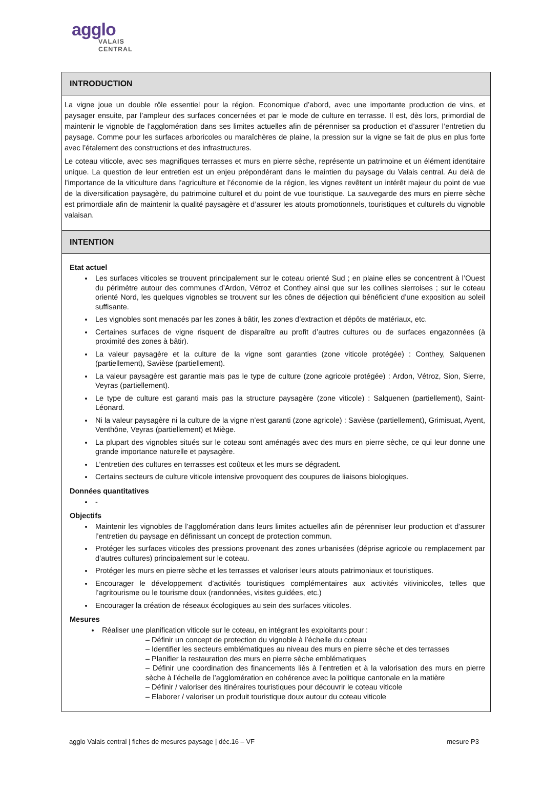agglo
VALAIS
CENTRAL
INTRODUCTION
La vigne joue un double rôle essentiel pour la région. Economique d’abord, avec une importante production de vins, et paysager ensuite, par l’ampleur des surfaces concernées et par le mode de culture en terrasse. Il est, dès lors, primordial de maintenir le vignoble de l’agglomération dans ses limites actuelles afin de pérenniser sa production et d’assurer l’entretien du paysage. Comme pour les surfaces arboricoles ou maraîchères de plaine, la pression sur la vigne se fait de plus en plus forte avec l’étalement des constructions et des infrastructures.
Le coteau viticole, avec ses magnifiques terrasses et murs en pierre sèche, représente un patrimoine et un élément identitaire unique. La question de leur entretien est un enjeu prépondérant dans le maintien du paysage du Valais central. Au delà de l’importance de la viticulture dans l’agriculture et l’économie de la région, les vignes revêtent un intérêt majeur du point de vue de la diversification paysagère, du patrimoine culturel et du point de vue touristique. La sauvegarde des murs en pierre sèche est primordiale afin de maintenir la qualité paysagère et d’assurer les atouts promotionnels, touristiques et culturels du vignoble valaisan.
INTENTION
Etat actuel
Les surfaces viticoles se trouvent principalement sur le coteau orienté Sud ; en plaine elles se concentrent à l’Ouest du périmètre autour des communes d’Ardon, Vétroz et Conthey ainsi que sur les collines sierroises ; sur le coteau orienté Nord, les quelques vignobles se trouvent sur les cônes de déjection qui bénéficient d’une exposition au soleil suffisante.
Les vignobles sont menacés par les zones à bâtir, les zones d’extraction et dépôts de matériaux, etc.
Certaines surfaces de vigne risquent de disparaître au profit d’autres cultures ou de surfaces engazonnées (à proximité des zones à bâtir).
La valeur paysagère et la culture de la vigne sont garanties (zone viticole protégée) : Conthey, Salquenen (partiellement), Savièse (partiellement).
La valeur paysagère est garantie mais pas le type de culture (zone agricole protégée) : Ardon, Vétroz, Sion, Sierre, Veyras (partiellement).
Le type de culture est garanti mais pas la structure paysagère (zone viticole) : Salquenen (partiellement), Saint-Léonard.
Ni la valeur paysagère ni la culture de la vigne n’est garanti (zone agricole) : Savièse (partiellement), Grimisuat, Ayent, Venthône, Veyras (partiellement) et Miège.
La plupart des vignobles situés sur le coteau sont aménagés avec des murs en pierre sèche, ce qui leur donne une grande importance naturelle et paysagère.
L’entretien des cultures en terrasses est coûteux et les murs se dégradent.
Certains secteurs de culture viticole intensive provoquent des coupures de liaisons biologiques.
Données quantitatives
-
Objectifs
Maintenir les vignobles de l’agglomération dans leurs limites actuelles afin de pérenniser leur production et d’assurer l’entretien du paysage en définissant un concept de protection commun.
Protéger les surfaces viticoles des pressions provenant des zones urbanisées (déprise agricole ou remplacement par d’autres cultures) principalement sur le coteau.
Protéger les murs en pierre sèche et les terrasses et valoriser leurs atouts patrimoniaux et touristiques.
Encourager le développement d’activités touristiques complémentaires aux activités vitivinicoles, telles que l’agritourisme ou le tourisme doux (randonnées, visites guidées, etc.)
Encourager la création de réseaux écologiques au sein des surfaces viticoles.
Mesures
Réaliser une planification viticole sur le coteau, en intégrant les exploitants pour :
– Définir un concept de protection du vignoble à l’échelle du coteau
– Identifier les secteurs emblématiques au niveau des murs en pierre sèche et des terrasses
– Planifier la restauration des murs en pierre sèche emblématiques
– Définir une coordination des financements liés à l’entretien et à la valorisation des murs en pierre sèche à l’échelle de l’agglomération en cohérence avec la politique cantonale en la matière
– Définir / valoriser des itinéraires touristiques pour découvrir le coteau viticole
– Elaborer / valoriser un produit touristique doux autour du coteau viticole
agglo Valais central | fiches de mesures paysage | déc.16 – VF mesure P3